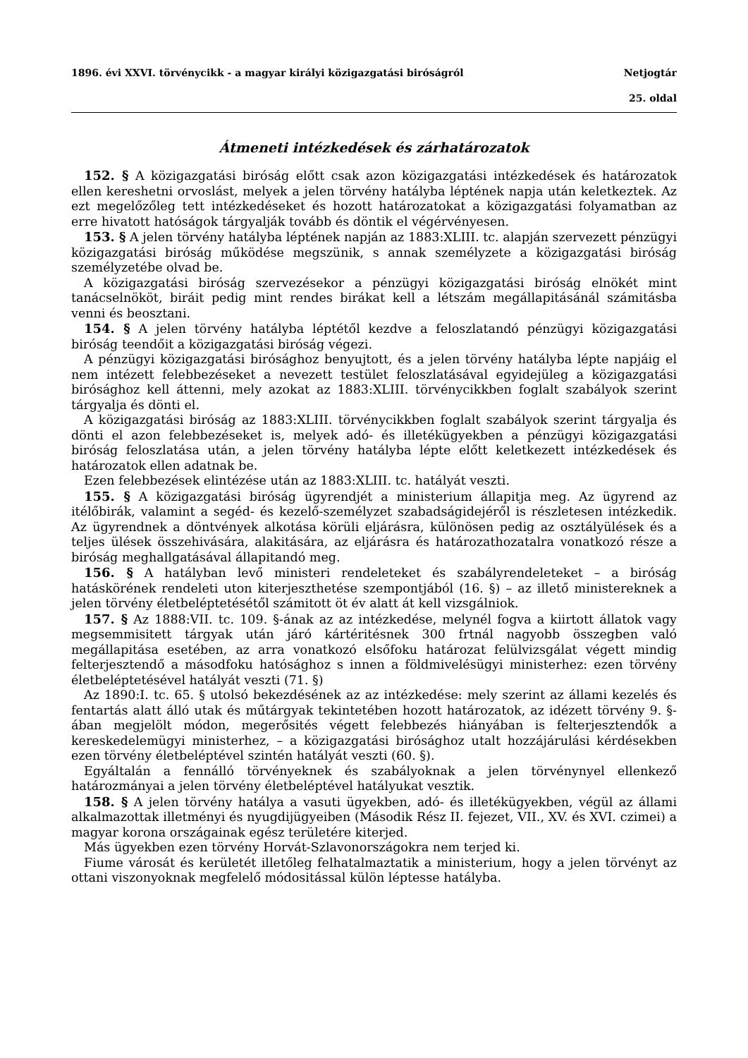1896. évi XXVI. törvénycikk - a magyar királyi közigazgatási biróságról Netjogtár
25. oldal
Átmeneti intézkedések és zárhatározatok
152. § A közigazgatási biróság előtt csak azon közigazgatási intézkedések és határozatok ellen kereshetni orvoslást, melyek a jelen törvény hatályba léptének napja után keletkeztek. Az ezt megelőzőleg tett intézkedéseket és hozott határozatokat a közigazgatási folyamatban az erre hivatott hatóságok tárgyalják tovább és döntik el végérvényesen.
153. § A jelen törvény hatályba léptének napján az 1883:XLIII. tc. alapján szervezett pénzügyi közigazgatási biróság működése megszünik, s annak személyzete a közigazgatási biróság személyzetébe olvad be.
A közigazgatási biróság szervezésekor a pénzügyi közigazgatási biróság elnökét mint tanácselnököt, biráit pedig mint rendes birákat kell a létszám megállapitásánál számitásba venni és beosztani.
154. § A jelen törvény hatályba léptétől kezdve a feloszlatandó pénzügyi közigazgatási biróság teendőit a közigazgatási biróság végezi.
A pénzügyi közigazgatási birósághoz benyujtott, és a jelen törvény hatályba lépte napjáig el nem intézett felebbezéseket a nevezett testület feloszlatásával egyidejüleg a közigazgatási birósághoz kell áttenni, mely azokat az 1883:XLIII. törvénycikkben foglalt szabályok szerint tárgyalja és dönti el.
A közigazgatási biróság az 1883:XLIII. törvénycikkben foglalt szabályok szerint tárgyalja és dönti el azon felebbezéseket is, melyek adó- és illetékügyekben a pénzügyi közigazgatási biróság feloszlatása után, a jelen törvény hatályba lépte előtt keletkezett intézkedések és határozatok ellen adatnak be.
Ezen felebbezések elintézése után az 1883:XLIII. tc. hatályát veszti.
155. § A közigazgatási biróság ügyrendjét a ministerium állapitja meg. Az ügyrend az itélőbirák, valamint a segéd- és kezelő-személyzet szabadságidejéről is részletesen intézkedik. Az ügyrendnek a döntvények alkotása körüli eljárásra, különösen pedig az osztályülések és a teljes ülések összehivására, alakitására, az eljárásra és határozathozatalra vonatkozó része a biróság meghallgatásával állapitandó meg.
156. § A hatályban levő ministeri rendeleteket és szabályrendeleteket – a biróság hatáskörének rendeleti uton kiterjeszthetése szempontjából (16. §) – az illető ministereknek a jelen törvény életbeléptetésétől számitott öt év alatt át kell vizsgálniok.
157. § Az 1888:VII. tc. 109. §-ának az az intézkedése, melynél fogva a kiirtott állatok vagy megsemmisitett tárgyak után járó kártéritésnek 300 frtnál nagyobb összegben való megállapitása esetében, az arra vonatkozó elsőfoku határozat felülvizsgálat végett mindig felterjesztendő a másodfoku hatósághoz s innen a földmivelésügyi ministerhez: ezen törvény életbeléptetésével hatályát veszti (71. §)
Az 1890:I. tc. 65. § utolsó bekezdésének az az intézkedése: mely szerint az állami kezelés és fentartás alatt álló utak és műtárgyak tekintetében hozott határozatok, az idézett törvény 9. §-ában megjelölt módon, megerősités végett felebbezés hiányában is felterjesztendők a kereskedelemügyi ministerhez, – a közigazgatási birósághoz utalt hozzájárulási kérdésekben ezen törvény életbeléptével szintén hatályát veszti (60. §).
Egyáltalán a fennálló törvényeknek és szabályoknak a jelen törvénynyel ellenkező határozmányai a jelen törvény életbeléptével hatályukat vesztik.
158. § A jelen törvény hatálya a vasuti ügyekben, adó- és illetékügyekben, végül az állami alkalmazottak illetményi és nyugdijügyeiben (Második Rész II. fejezet, VII., XV. és XVI. czimei) a magyar korona országainak egész területére kiterjed.
Más ügyekben ezen törvény Horvát-Szlavonországokra nem terjed ki.
Fiume városát és kerületét illetőleg felhatalmaztatik a ministerium, hogy a jelen törvényt az ottani viszonyoknak megfelelő módositással külön léptesse hatályba.